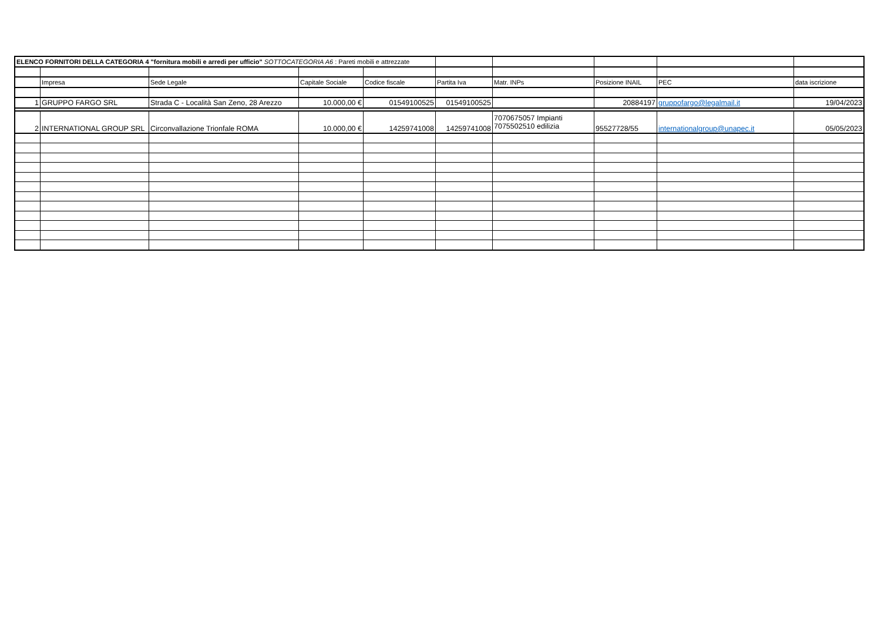| ELENCO FORNITORI DELLA CATEGORIA 4 "fornitura mobili e arredi per ufficio" SOTTOCATEGORIA A6 : Pareti mobili e attrezzate | | | | | | | | | |
| | Impresa | Sede Legale | Capitale Sociale | Codice fiscale | Partita Iva | Matr. INPs | Posizione INAIL | PEC | data iscrizione |
| 1 | GRUPPO FARGO SRL | Strada C - Località San Zeno, 28 Arezzo | 10.000,00 € | 01549100525 | 01549100525 | | 20884197 | gruppofargo@legalmail.it | 19/04/2023 |
| 2 | INTERNATIONAL GROUP SRL | Circonvallazione Trionfale ROMA | 10.000,00 € | 14259741008 | 14259741008 | 7070675057 Impianti 7075502510 edilizia | 95527728/55 | internationalgroup@unapec.it | 05/05/2023 |